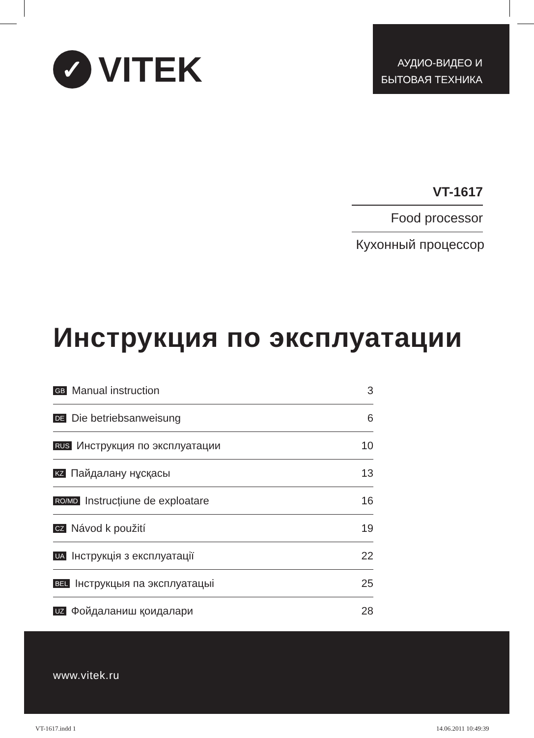✓
VITEK
АУДИО-ВИДЕО И
БЫТОВАЯ ТЕХНИКА
VT-1617
Food processor
Кухонный процессор
Инструкция по эксплуатации
GB Manual instruction 3
DE Die betriebsanweisung 6
RUS Инструкция по эксплуатации 10
KZ Пайдалану нұсқасы 13
RO/MD Instrucțiune de exploatare 16
CZ Návod k použití 19
UA Інструкція з експлуатації 22
BEL Інструкцыя па эксплуатацыі 25
UZ Фойдаланиш қоидалари 28
www.vitek.ru
VT-1617.indd 1 14.06.2011 10:49:39